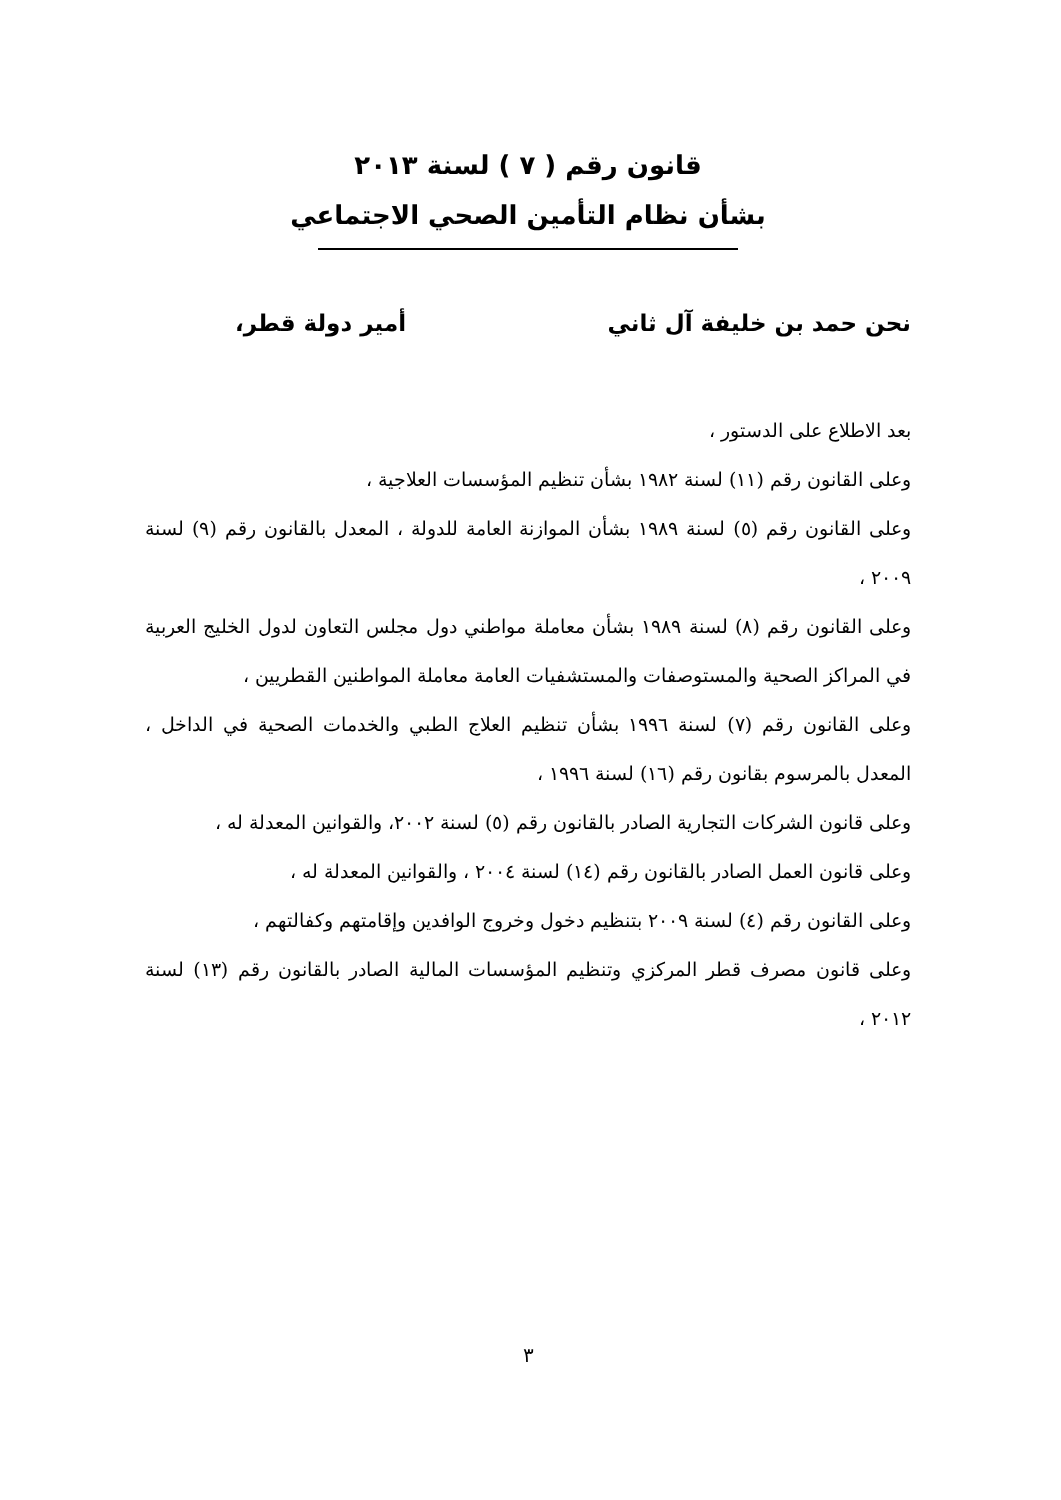قانون رقم ( ٧ ) لسنة ٢٠١٣
بشأن نظام التأمين الصحي الاجتماعي
نحن حمد بن خليفة آل ثاني أمير دولة قطر،
بعد الاطلاع على الدستور ،
وعلى القانون رقم (١١) لسنة ١٩٨٢ بشأن تنظيم المؤسسات العلاجية ،
وعلى القانون رقم (٥) لسنة ١٩٨٩ بشأن الموازنة العامة للدولة ، المعدل بالقانون رقم (٩) لسنة ٢٠٠٩ ،
وعلى القانون رقم (٨) لسنة ١٩٨٩ بشأن معاملة مواطني دول مجلس التعاون لدول الخليج العربية في المراكز الصحية والمستوصفات والمستشفيات العامة معاملة المواطنين القطريين ،
وعلى القانون رقم (٧) لسنة ١٩٩٦ بشأن تنظيم العلاج الطبي والخدمات الصحية في الداخل ، المعدل بالمرسوم بقانون رقم (١٦) لسنة ١٩٩٦ ،
وعلى قانون الشركات التجارية الصادر بالقانون رقم (٥) لسنة ٢٠٠٢، والقوانين المعدلة له ،
وعلى قانون العمل الصادر بالقانون رقم (١٤) لسنة ٢٠٠٤ ، والقوانين المعدلة له ،
وعلى القانون رقم (٤) لسنة ٢٠٠٩ بتنظيم دخول وخروج الوافدين وإقامتهم وكفالتهم ،
وعلى قانون مصرف قطر المركزي وتنظيم المؤسسات المالية الصادر بالقانون رقم (١٣) لسنة ٢٠١٢ ،
٣